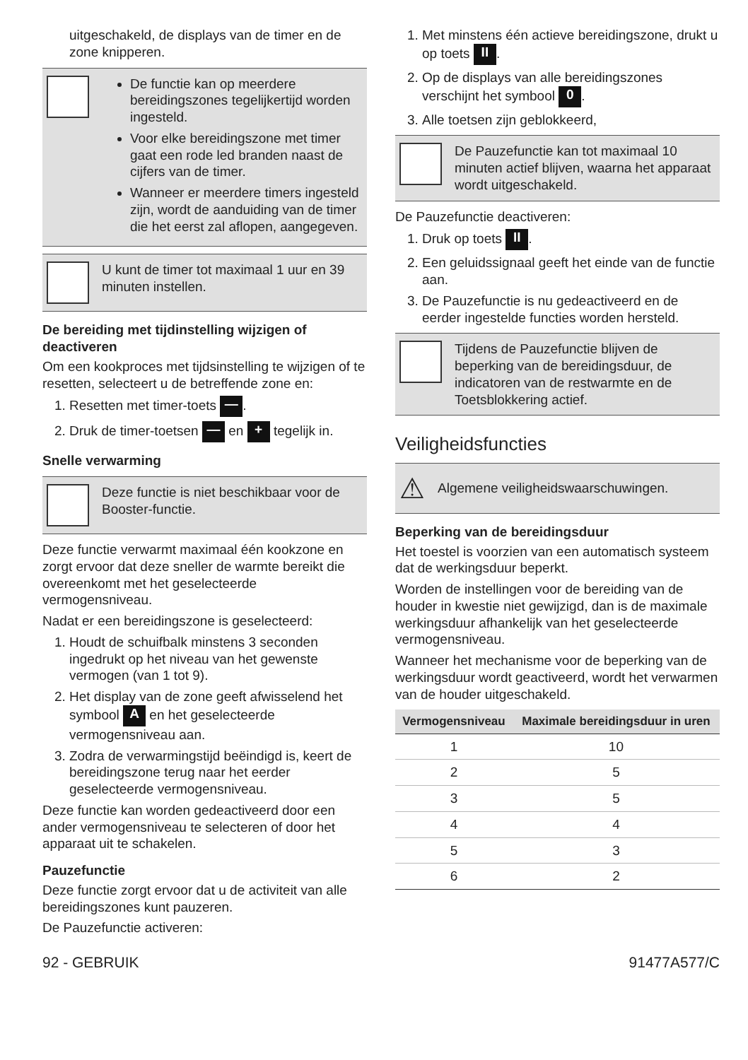uitgeschakeld, de displays van de timer en de zone knipperen.
De functie kan op meerdere bereidingszones tegelijkertijd worden ingesteld.
Voor elke bereidingszone met timer gaat een rode led branden naast de cijfers van de timer.
Wanneer er meerdere timers ingesteld zijn, wordt de aanduiding van de timer die het eerst zal aflopen, aangegeven.
U kunt de timer tot maximaal 1 uur en 39 minuten instellen.
De bereiding met tijdinstelling wijzigen of deactiveren
Om een kookproces met tijdsinstelling te wijzigen of te resetten, selecteert u de betreffende zone en:
1. Resetten met timer-toets —.
2. Druk de timer-toetsen — en + tegelijk in.
Snelle verwarming
Deze functie is niet beschikbaar voor de Booster-functie.
Deze functie verwarmt maximaal één kookzone en zorgt ervoor dat deze sneller de warmte bereikt die overeenkomt met het geselecteerde vermogensniveau.
Nadat er een bereidingszone is geselecteerd:
1. Houdt de schuifbalk minstens 3 seconden ingedrukt op het niveau van het gewenste vermogen (van 1 tot 9).
2. Het display van de zone geeft afwisselend het symbool A en het geselecteerde vermogensniveau aan.
3. Zodra de verwarmingstijd beëindigd is, keert de bereidingszone terug naar het eerder geselecteerde vermogensniveau.
Deze functie kan worden gedeactiveerd door een ander vermogensniveau te selecteren of door het apparaat uit te schakelen.
Pauzefunctie
Deze functie zorgt ervoor dat u de activiteit van alle bereidingszones kunt pauzeren.
De Pauzefunctie activeren:
1. Met minstens één actieve bereidingszone, drukt u op toets II.
2. Op de displays van alle bereidingszones verschijnt het symbool 0.
3. Alle toetsen zijn geblokkeerd,
De Pauzefunctie kan tot maximaal 10 minuten actief blijven, waarna het apparaat wordt uitgeschakeld.
De Pauzefunctie deactiveren:
1. Druk op toets II.
2. Een geluidssignaal geeft het einde van de functie aan.
3. De Pauzefunctie is nu gedeactiveerd en de eerder ingestelde functies worden hersteld.
Tijdens de Pauzefunctie blijven de beperking van de bereidingsduur, de indicatoren van de restwarmte en de Toetsblokkering actief.
Veiligheidsfuncties
⚠
Algemene veiligheidswaarschuwingen.
Beperking van de bereidingsduur
Het toestel is voorzien van een automatisch systeem dat de werkingsduur beperkt.
Worden de instellingen voor de bereiding van de houder in kwestie niet gewijzigd, dan is de maximale werkingsduur afhankelijk van het geselecteerde vermogensniveau.
Wanneer het mechanisme voor de beperking van de werkingsduur wordt geactiveerd, wordt het verwarmen van de houder uitgeschakeld.
| Vermogensniveau | Maximale bereidingsduur in uren |
| --- | --- |
| 1 | 10 |
| 2 | 5 |
| 3 | 5 |
| 4 | 4 |
| 5 | 3 |
| 6 | 2 |
92 - GEBRUIK 91477A577/C